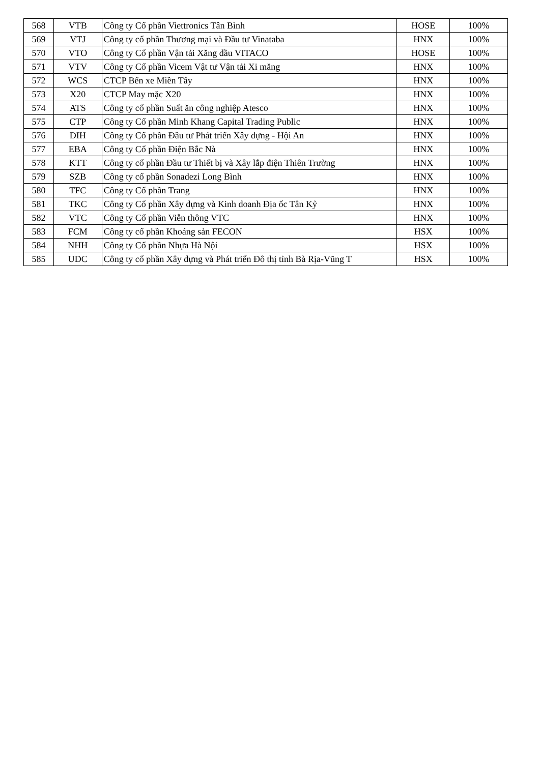| 568 | VTB | Công ty Cổ phần Viettronics Tân Bình | HOSE | 100% |
| 569 | VTJ | Công ty cổ phần Thương mại và Đầu tư Vinataba | HNX | 100% |
| 570 | VTO | Công ty Cổ phần Vận tải Xăng dầu VITACO | HOSE | 100% |
| 571 | VTV | Công ty Cổ phần Vicem Vật tư Vận tải Xi măng | HNX | 100% |
| 572 | WCS | CTCP Bến xe Miền Tây | HNX | 100% |
| 573 | X20 | CTCP May mặc X20 | HNX | 100% |
| 574 | ATS | Công ty cổ phần Suất ăn công nghiệp Atesco | HNX | 100% |
| 575 | CTP | Công ty Cổ phần Minh Khang Capital Trading Public | HNX | 100% |
| 576 | DIH | Công ty Cổ phần Đầu tư Phát triển Xây dựng - Hội An | HNX | 100% |
| 577 | EBA | Công ty Cổ phần Điện Bắc Nà | HNX | 100% |
| 578 | KTT | Công ty cổ phần Đầu tư Thiết bị và Xây lắp điện Thiên Trường | HNX | 100% |
| 579 | SZB | Công ty cổ phần Sonadezi Long Bình | HNX | 100% |
| 580 | TFC | Công ty Cổ phần Trang | HNX | 100% |
| 581 | TKC | Công ty Cổ phần Xây dựng và Kinh doanh Địa ốc Tân Kỷ | HNX | 100% |
| 582 | VTC | Công ty Cổ phần Viễn thông VTC | HNX | 100% |
| 583 | FCM | Công ty cổ phần Khoáng sản FECON | HSX | 100% |
| 584 | NHH | Công ty Cổ phần Nhựa Hà Nội | HSX | 100% |
| 585 | UDC | Công ty cổ phần Xây dựng và Phát triển Đô thị tỉnh Bà Rịa-Vũng T | HSX | 100% |